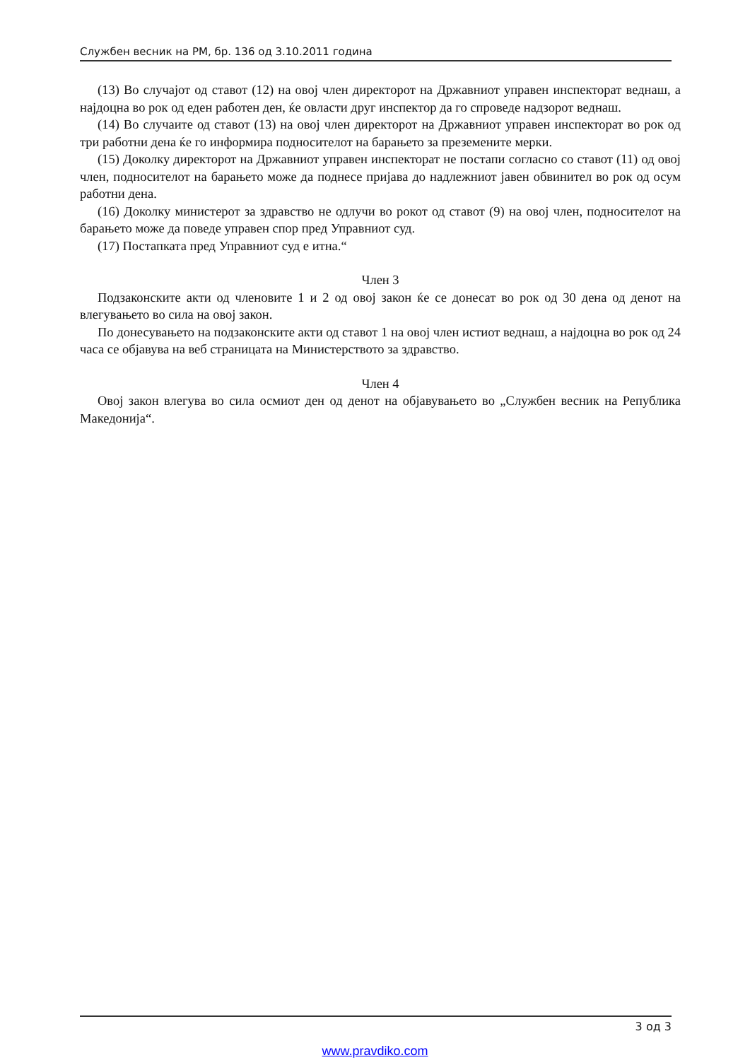Службен весник на РМ, бр. 136 од 3.10.2011 година
(13) Во случајот од ставот (12) на овој член директорот на Државниот управен инспекторат веднаш, а најдоцна во рок од еден работен ден, ќе овласти друг инспектор да го спроведе надзорот веднаш.
(14) Во случаите од ставот (13) на овој член директорот на Државниот управен инспекторат во рок од три работни дена ќе го информира подносителот на барањето за преземените мерки.
(15) Доколку директорот на Државниот управен инспекторат не постапи согласно со ставот (11) од овој член, подносителот на барањето може да поднесе пријава до надлежниот јавен обвинител во рок од осум работни дена.
(16) Доколку министерот за здравство не одлучи во рокот од ставот (9) на овој член, подносителот на барањето може да поведе управен спор пред Управниот суд.
(17) Постапката пред Управниот суд е итна.“
Член 3
Подзаконските акти од членовите 1 и 2 од овој закон ќе се донесат во рок од 30 дена од денот на влегувањето во сила на овој закон.
По донесувањето на подзаконските акти од ставот 1 на овој член истиот веднаш, а најдоцна во рок од 24 часа се објавува на веб страницата на Министерството за здравство.
Член 4
Овој закон влегува во сила осмиот ден од денот на објавувањето во „Службен весник на Република Македонија“.
3 од 3
www.pravdiko.com